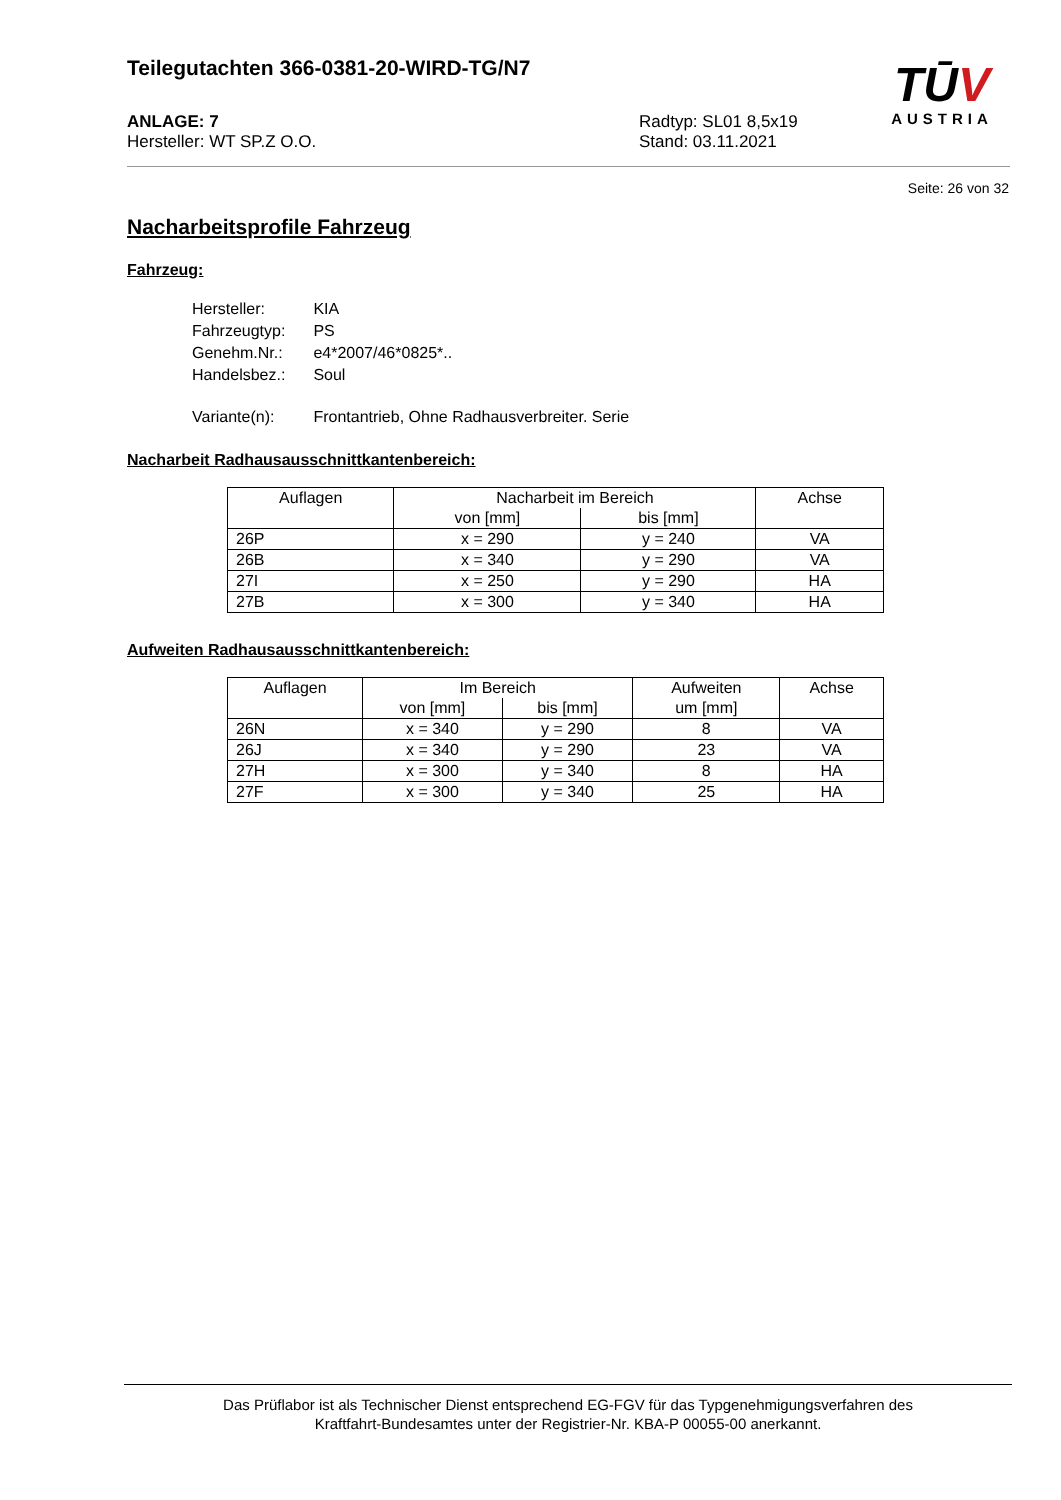Teilegutachten 366-0381-20-WIRD-TG/N7
TŪV
AUSTRIA
ANLAGE: 7
Hersteller: WT SP.Z O.O.
Radtyp: SL01 8,5x19
Stand: 03.11.2021
Seite: 26 von 32
Nacharbeitsprofile Fahrzeug
Fahrzeug:
| Hersteller: | KIA |
| Fahrzeugtyp: | PS |
| Genehm.Nr.: | e4*2007/46*0825*.. |
| Handelsbez.: | Soul |
| Variante(n): | Frontantrieb, Ohne Radhausverbreiter. Serie |
Nacharbeit Radhausausschnittkantenbereich:
| Auflagen | Nacharbeit im Bereich | | Achse |
| --- | --- | --- | --- |
| | von [mm] | bis [mm] | |
| 26P | x = 290 | y = 240 | VA |
| 26B | x = 340 | y = 290 | VA |
| 27I | x = 250 | y = 290 | HA |
| 27B | x = 300 | y = 340 | HA |
Aufweiten Radhausausschnittkantenbereich:
| Auflagen | Im Bereich | | Aufweiten | Achse |
| --- | --- | --- | --- | --- |
| | von [mm] | bis [mm] | um [mm] | |
| 26N | x = 340 | y = 290 | 8 | VA |
| 26J | x = 340 | y = 290 | 23 | VA |
| 27H | x = 300 | y = 340 | 8 | HA |
| 27F | x = 300 | y = 340 | 25 | HA |
Das Prüflabor ist als Technischer Dienst entsprechend EG-FGV für das Typgenehmigungsverfahren des
Kraftfahrt-Bundesamtes unter der Registrier-Nr. KBA-P 00055-00 anerkannt.